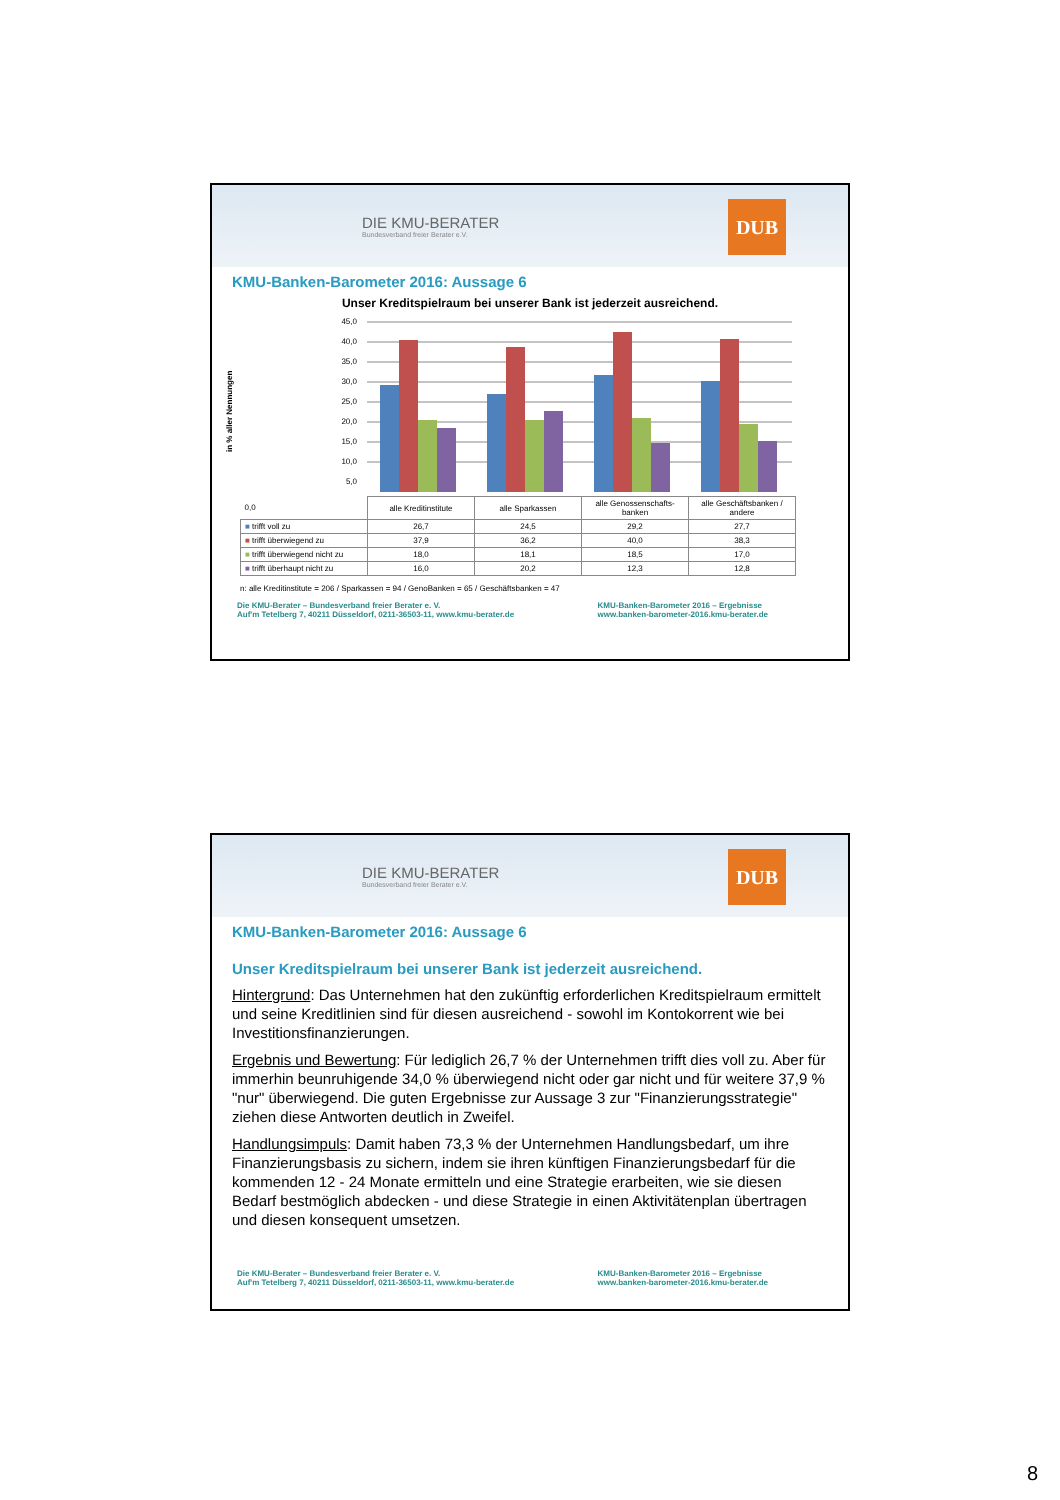DIE KMU-BERATER
Bundesverband freier Berater e.V.
DUB
KMU-Banken-Barometer 2016: Aussage 6
Unser Kreditspielraum bei unserer Bank ist jederzeit ausreichend.
in % aller Nennungen
45,0
40,0
35,0
30,0
25,0
20,0
15,0
10,0
5,0
| 0,0 | alle Kreditinstitute | alle Sparkassen | alle Genossenschafts-banken | alle Geschäftsbanken / andere |
| ■ trifft voll zu | 26,7 | 24,5 | 29,2 | 27,7 |
| ■ trifft überwiegend zu | 37,9 | 36,2 | 40,0 | 38,3 |
| ■ trifft überwiegend nicht zu | 18,0 | 18,1 | 18,5 | 17,0 |
| ■ trifft überhaupt nicht zu | 16,0 | 20,2 | 12,3 | 12,8 |
n: alle Kreditinstitute = 206 / Sparkassen = 94 / GenoBanken = 65 / Geschäftsbanken = 47
Die KMU-Berater – Bundesverband freier Berater e. V.
Auf'm Tetelberg 7, 40211 Düsseldorf, 0211-36503-11, www.kmu-berater.de
KMU-Banken-Barometer 2016 – Ergebnisse
www.banken-barometer-2016.kmu-berater.de
DIE KMU-BERATER
Bundesverband freier Berater e.V.
DUB
KMU-Banken-Barometer 2016: Aussage 6
Unser Kreditspielraum bei unserer Bank ist jederzeit ausreichend.
Hintergrund: Das Unternehmen hat den zukünftig erforderlichen Kreditspielraum ermittelt und seine Kreditlinien sind für diesen ausreichend - sowohl im Kontokorrent wie bei Investitionsfinanzierungen.
Ergebnis und Bewertung: Für lediglich 26,7 % der Unternehmen trifft dies voll zu. Aber für immerhin beunruhigende 34,0 % überwiegend nicht oder gar nicht und für weitere 37,9 % "nur" überwiegend. Die guten Ergebnisse zur Aussage 3 zur "Finanzierungsstrategie" ziehen diese Antworten deutlich in Zweifel.
Handlungsimpuls: Damit haben 73,3 % der Unternehmen Handlungsbedarf, um ihre Finanzierungsbasis zu sichern, indem sie ihren künftigen Finanzierungsbedarf für die kommenden 12 - 24 Monate ermitteln und eine Strategie erarbeiten, wie sie diesen Bedarf bestmöglich abdecken - und diese Strategie in einen Aktivitätenplan übertragen und diesen konsequent umsetzen.
Die KMU-Berater – Bundesverband freier Berater e. V.
Auf'm Tetelberg 7, 40211 Düsseldorf, 0211-36503-11, www.kmu-berater.de
KMU-Banken-Barometer 2016 – Ergebnisse
www.banken-barometer-2016.kmu-berater.de
8